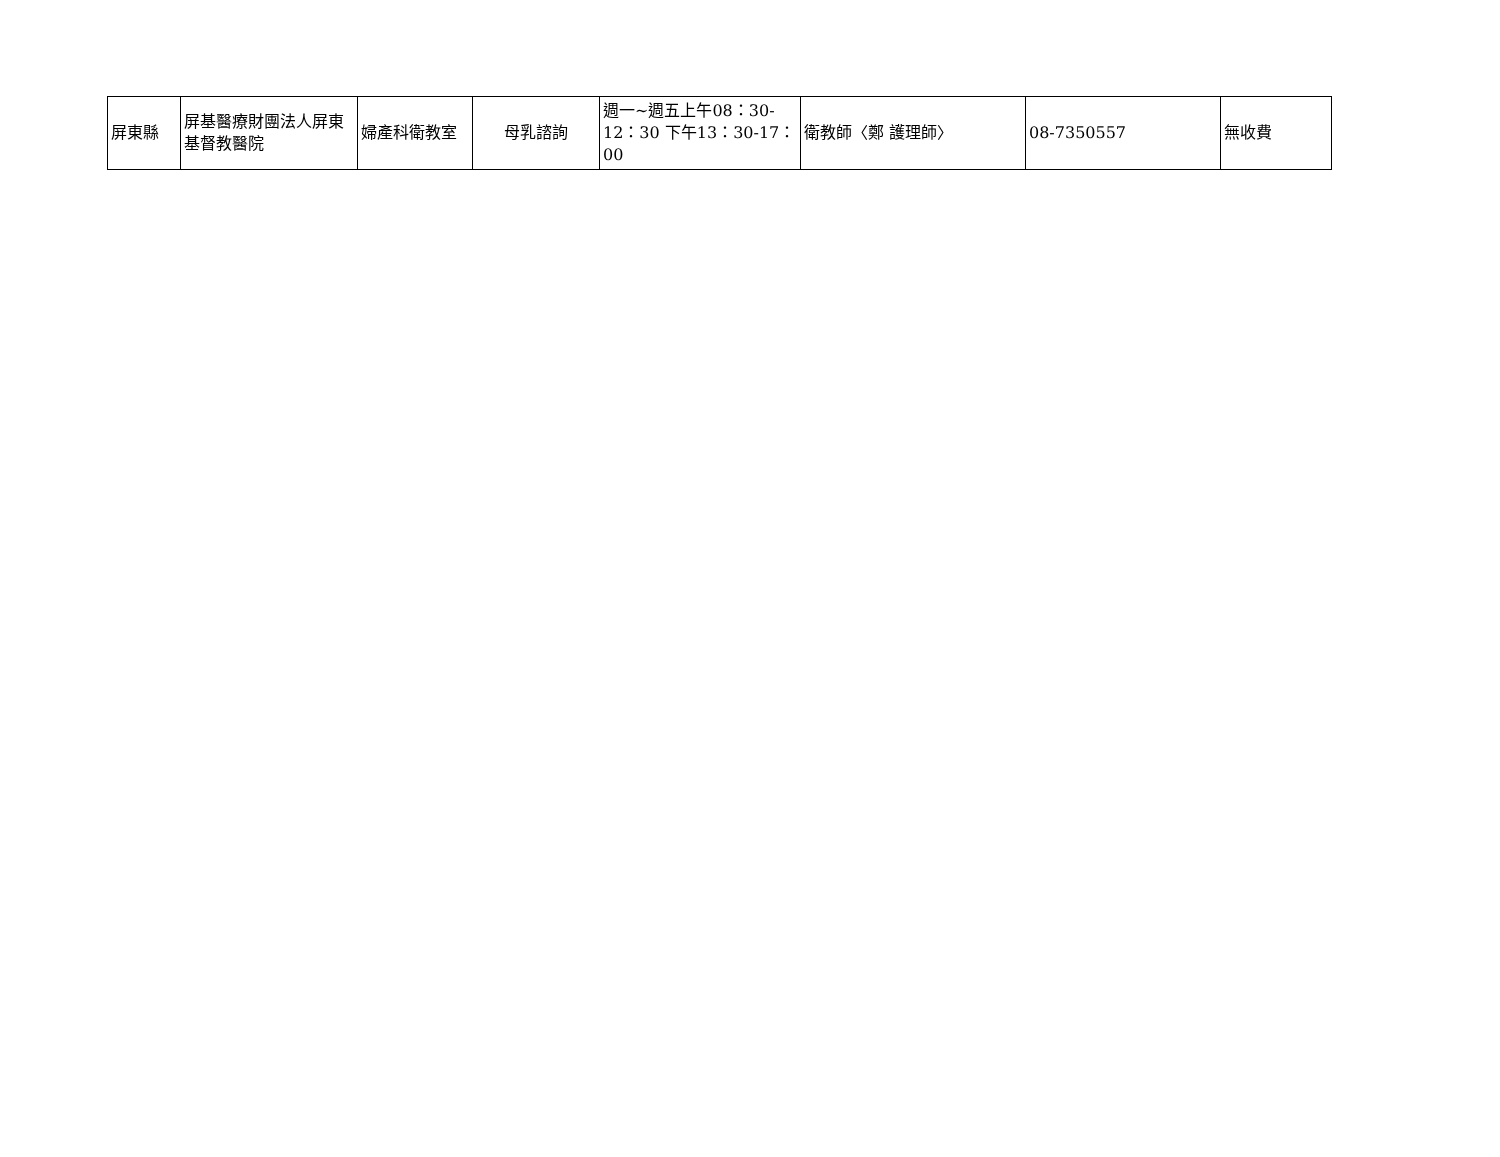| 屏東縣 | 屏基醫療財團法人屏東基督教醫院 | 婦產科衛教室 | 母乳諮詢 | 週一~週五上午08：30-12：30 下午13：30-17：00 | 衛教師〈鄭 護理師〉 | 08-7350557 | 無收費 |